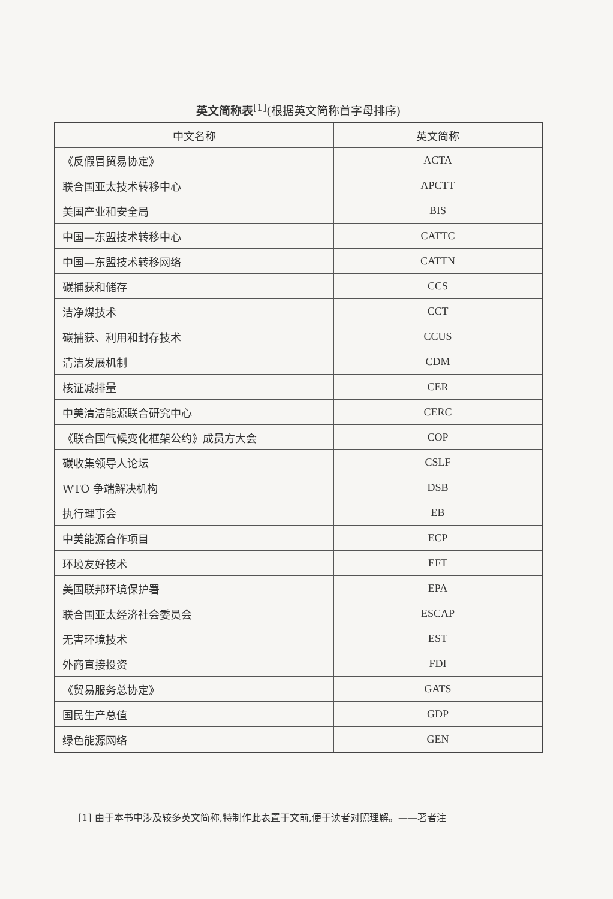英文简称表<sup>[1]</sup>(根据英文简称首字母排序)
| 中文名称 | 英文简称 |
| --- | --- |
| 《反假冒贸易协定》 | ACTA |
| 联合国亚太技术转移中心 | APCTT |
| 美国产业和安全局 | BIS |
| 中国—东盟技术转移中心 | CATTC |
| 中国—东盟技术转移网络 | CATTN |
| 碳捕获和储存 | CCS |
| 洁净煤技术 | CCT |
| 碳捕获、利用和封存技术 | CCUS |
| 清洁发展机制 | CDM |
| 核证减排量 | CER |
| 中美清洁能源联合研究中心 | CERC |
| 《联合国气候变化框架公约》成员方大会 | COP |
| 碳收集领导人论坛 | CSLF |
| WTO 争端解决机构 | DSB |
| 执行理事会 | EB |
| 中美能源合作项目 | ECP |
| 环境友好技术 | EFT |
| 美国联邦环境保护署 | EPA |
| 联合国亚太经济社会委员会 | ESCAP |
| 无害环境技术 | EST |
| 外商直接投资 | FDI |
| 《贸易服务总协定》 | GATS |
| 国民生产总值 | GDP |
| 绿色能源网络 | GEN |
[1] 由于本书中涉及较多英文简称,特制作此表置于文前,便于读者对照理解。——著者注